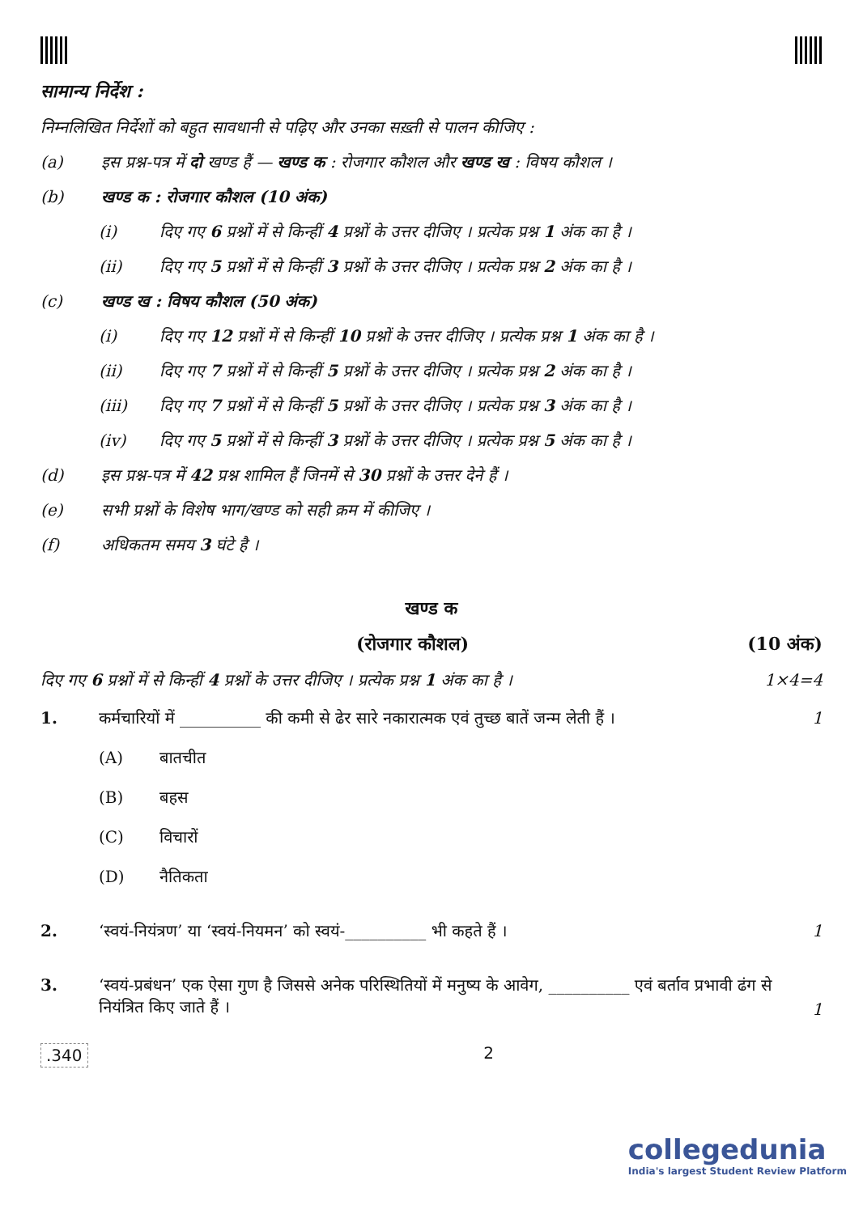सामान्य निर्देश :
निम्नलिखित निर्देशों को बहुत सावधानी से पढ़िए और उनका सख़्ती से पालन कीजिए :
(a) इस प्रश्न-पत्र में दो खण्ड हैं — खण्ड क : रोजगार कौशल और खण्ड ख : विषय कौशल ।
(b) खण्ड क : रोजगार कौशल (10 अंक)
(i) दिए गए 6 प्रश्नों में से किन्हीं 4 प्रश्नों के उत्तर दीजिए । प्रत्येक प्रश्न 1 अंक का है ।
(ii) दिए गए 5 प्रश्नों में से किन्हीं 3 प्रश्नों के उत्तर दीजिए । प्रत्येक प्रश्न 2 अंक का है ।
(c) खण्ड ख : विषय कौशल (50 अंक)
(i) दिए गए 12 प्रश्नों में से किन्हीं 10 प्रश्नों के उत्तर दीजिए । प्रत्येक प्रश्न 1 अंक का है ।
(ii) दिए गए 7 प्रश्नों में से किन्हीं 5 प्रश्नों के उत्तर दीजिए । प्रत्येक प्रश्न 2 अंक का है ।
(iii) दिए गए 7 प्रश्नों में से किन्हीं 5 प्रश्नों के उत्तर दीजिए । प्रत्येक प्रश्न 3 अंक का है ।
(iv) दिए गए 5 प्रश्नों में से किन्हीं 3 प्रश्नों के उत्तर दीजिए । प्रत्येक प्रश्न 5 अंक का है ।
(d) इस प्रश्न-पत्र में 42 प्रश्न शामिल हैं जिनमें से 30 प्रश्नों के उत्तर देने हैं ।
(e) सभी प्रश्नों के विशेष भाग/खण्ड को सही क्रम में कीजिए ।
(f) अधिकतम समय 3 घंटे है ।
खण्ड क
(रोजगार कौशल) (10 अंक)
दिए गए 6 प्रश्नों में से किन्हीं 4 प्रश्नों के उत्तर दीजिए । प्रत्येक प्रश्न 1 अंक का है । 1×4=4
1. कर्मचारियों में __________ की कमी से ढेर सारे नकारात्मक एवं तुच्छ बातें जन्म लेती हैं । 1
(A) बातचीत
(B) बहस
(C) विचारों
(D) नैतिकता
2. ‘स्वयं-नियंत्रण’ या ‘स्वयं-नियमन’ को स्वयं-__________ भी कहते हैं । 1
3. ‘स्वयं-प्रबंधन’ एक ऐसा गुण है जिससे अनेक परिस्थितियों में मनुष्य के आवेग, __________ एवं बर्ताव प्रभावी ढंग से नियंत्रित किए जाते हैं । 1
.340 2
collegedunia
India's largest Student Review Platform